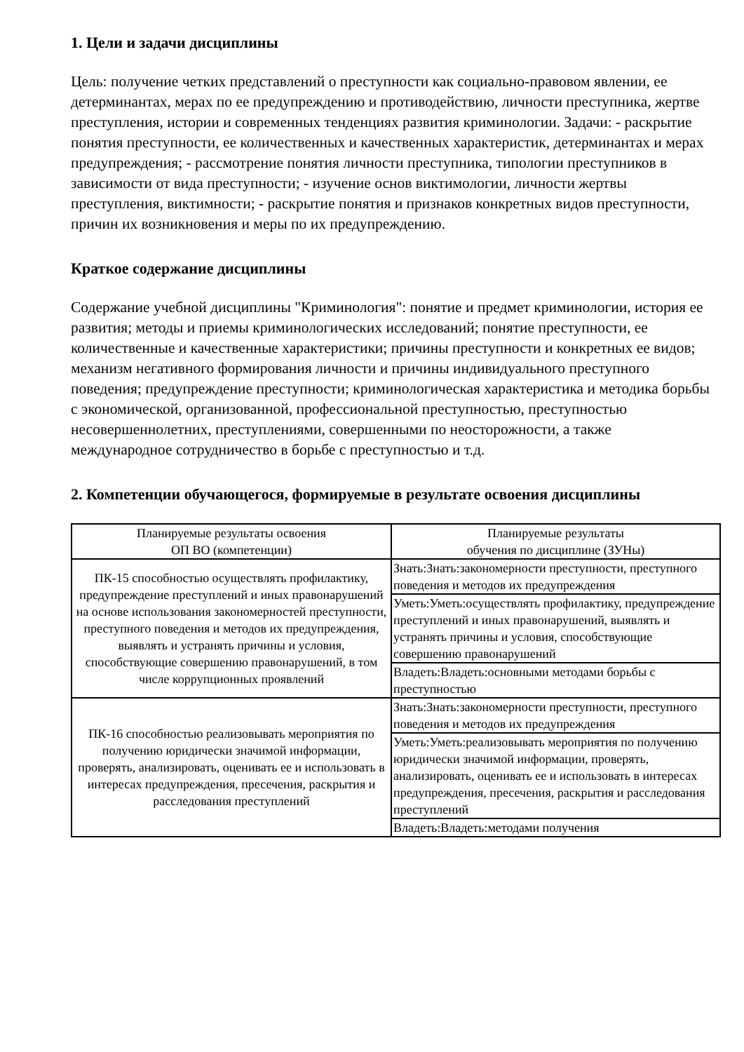1. Цели и задачи дисциплины
Цель: получение четких представлений о преступности как социально-правовом явлении, ее детерминантах, мерах по ее предупреждению и противодействию, личности преступника, жертве преступления, истории и современных тенденциях развития криминологии. Задачи: - раскрытие понятия преступности, ее количественных и качественных характеристик, детерминантах и мерах предупреждения; - рассмотрение понятия личности преступника, типологии преступников в зависимости от вида преступности; - изучение основ виктимологии, личности жертвы преступления, виктимности; - раскрытие понятия и признаков конкретных видов преступности, причин их возникновения и меры по их предупреждению.
Краткое содержание дисциплины
Содержание учебной дисциплины "Криминология": понятие и предмет криминологии, история ее развития; методы и приемы криминологических исследований; понятие преступности, ее количественные и качественные характеристики; причины преступности и конкретных ее видов; механизм негативного формирования личности и причины индивидуального преступного поведения; предупреждение преступности; криминологическая характеристика и методика борьбы с экономической, организованной, профессиональной преступностью, преступностью несовершеннолетних, преступлениями, совершенными по неосторожности, а также международное сотрудничество в борьбе с преступностью и т.д.
2. Компетенции обучающегося, формируемые в результате освоения дисциплины
| Планируемые результаты освоения ОП ВО (компетенции) | Планируемые результаты обучения по дисциплине (ЗУНы) |
| --- | --- |
| ПК-15 способностью осуществлять профилактику, предупреждение преступлений и иных правонарушений на основе использования закономерностей преступности, преступного поведения и методов их предупреждения, выявлять и устранять причины и условия, способствующие совершению правонарушений, в том числе коррупционных проявлений | Знать:Знать:закономерности преступности, преступного поведения и методов их предупреждения |
| | Уметь:Уметь:осуществлять профилактику, предупреждение преступлений и иных правонарушений, выявлять и устранять причины и условия, способствующие совершению правонарушений |
| | Владеть:Владеть:основными методами борьбы с преступностью |
| ПК-16 способностью реализовывать мероприятия по получению юридически значимой информации, проверять, анализировать, оценивать ее и использовать в интересах предупреждения, пресечения, раскрытия и расследования преступлений | Знать:Знать:закономерности преступности, преступного поведения и методов их предупреждения |
| | Уметь:Уметь:реализовывать мероприятия по получению юридически значимой информации, проверять, анализировать, оценивать ее и использовать в интересах предупреждения, пресечения, раскрытия и расследования преступлений |
| | Владеть:Владеть:методами получения |